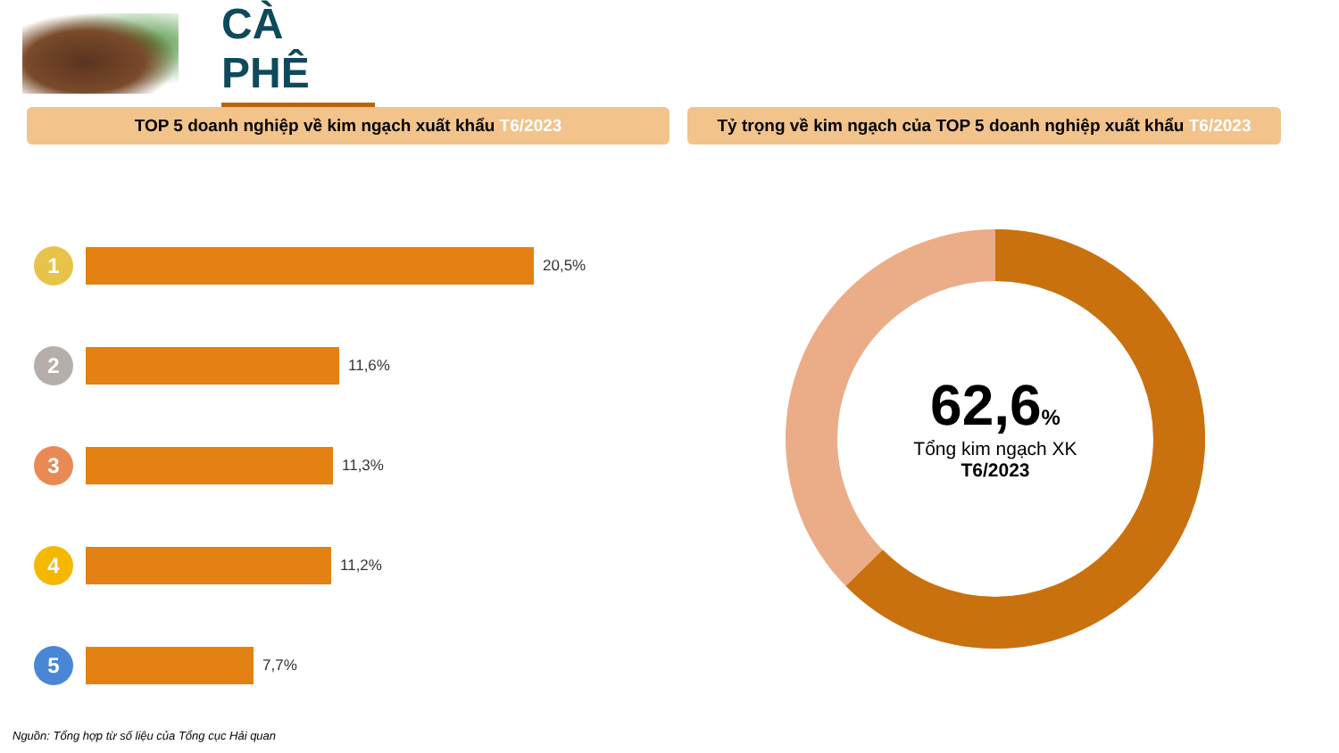CÀ PHÊ
TOP 5 doanh nghiệp về kim ngạch xuất khẩu T6/2023 Tỷ trọng về kim ngạch của TOP 5 doanh nghiệp xuất khẩu T6/2023
1
20,5%
2
11,6%
3
11,3%
4
11,2%
5
7,7%
62,6%
Tổng kim ngạch XK
T6/2023
Nguồn: Tổng hợp từ số liệu của Tổng cục Hải quan